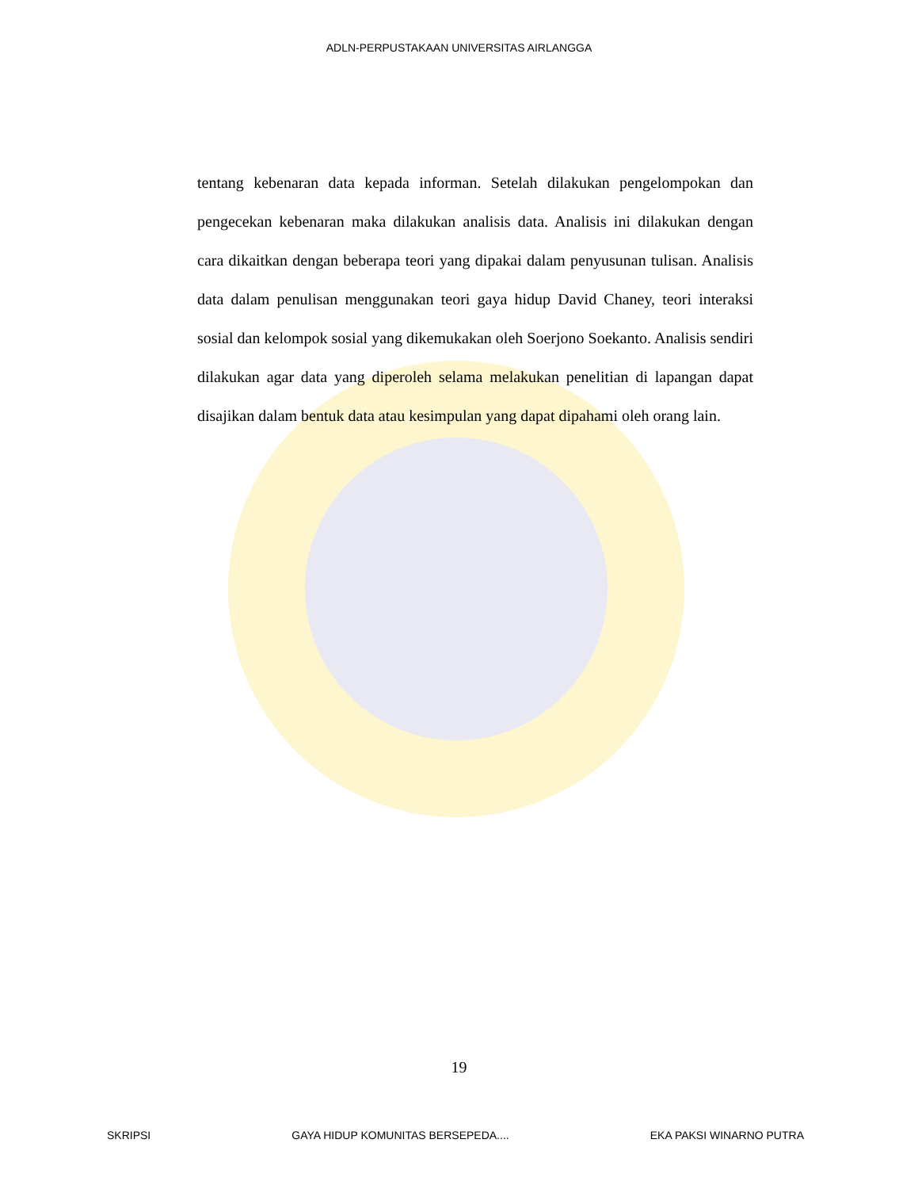ADLN-PERPUSTAKAAN UNIVERSITAS AIRLANGGA
tentang kebenaran data kepada informan. Setelah dilakukan pengelompokan dan pengecekan kebenaran maka dilakukan analisis data. Analisis ini dilakukan dengan cara dikaitkan dengan beberapa teori yang dipakai dalam penyusunan tulisan. Analisis data dalam penulisan menggunakan teori gaya hidup David Chaney, teori interaksi sosial dan kelompok sosial yang dikemukakan oleh Soerjono Soekanto. Analisis sendiri dilakukan agar data yang diperoleh selama melakukan penelitian di lapangan dapat disajikan dalam bentuk data atau kesimpulan yang dapat dipahami oleh orang lain.
19
SKRIPSI GAYA HIDUP KOMUNITAS BERSEPEDA.... EKA PAKSI WINARNO PUTRA